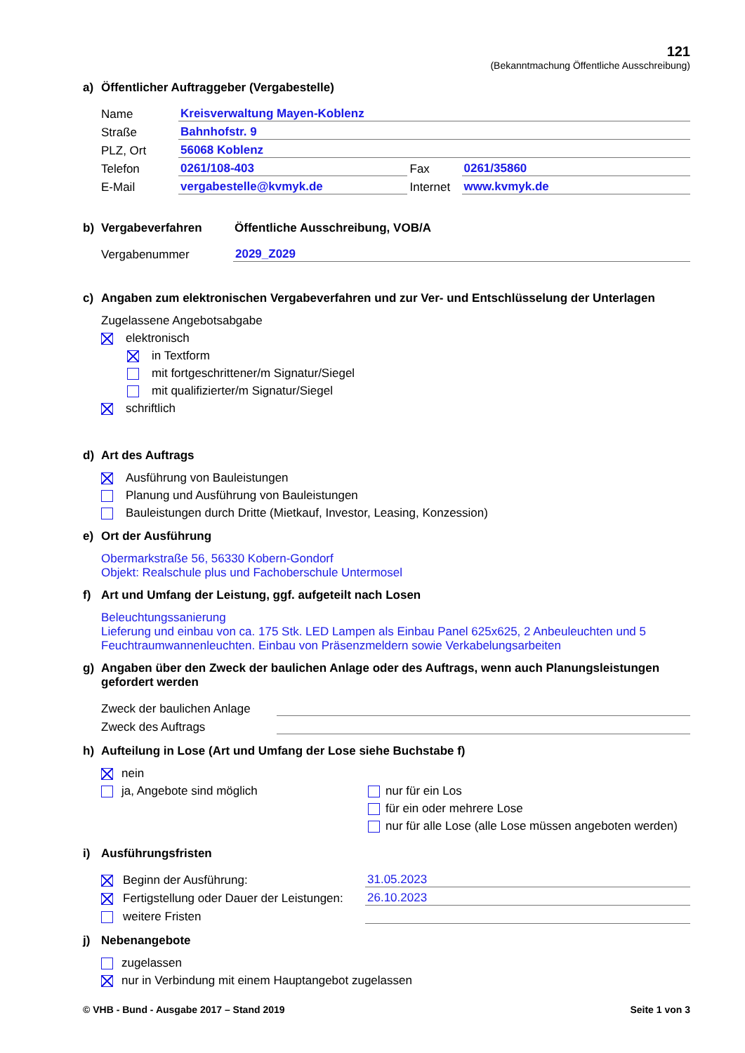121
(Bekanntmachung Öffentliche Ausschreibung)
a) Öffentlicher Auftraggeber (Vergabestelle)
Name Kreisverwaltung Mayen-Koblenz
Straße Bahnhofstr. 9
PLZ, Ort 56068 Koblenz
Telefon 0261/108-403 Fax 0261/35860
E-Mail vergabestelle@kvmyk.de Internet www.kvmyk.de
b) Vergabeverfahren Öffentliche Ausschreibung, VOB/A
Vergabenummer 2029_Z029
c) Angaben zum elektronischen Vergabeverfahren und zur Ver- und Entschlüsselung der Unterlagen
Zugelassene Angebotsabgabe
elektronisch
in Textform
mit fortgeschrittener/m Signatur/Siegel
mit qualifizierter/m Signatur/Siegel
schriftlich
d) Art des Auftrags
Ausführung von Bauleistungen
Planung und Ausführung von Bauleistungen
Bauleistungen durch Dritte (Mietkauf, Investor, Leasing, Konzession)
e) Ort der Ausführung
Obermarkstraße 56, 56330 Kobern-Gondorf
Objekt: Realschule plus und Fachoberschule Untermosel
f) Art und Umfang der Leistung, ggf. aufgeteilt nach Losen
Beleuchtungssanierung
Lieferung und einbau von ca. 175 Stk. LED Lampen als Einbau Panel 625x625, 2 Anbeuleuchten und 5 Feuchtraumwannenleuchten. Einbau von Präsenzmeldern sowie Verkabelungsarbeiten
g) Angaben über den Zweck der baulichen Anlage oder des Auftrags, wenn auch Planungsleistungen gefordert werden
Zweck der baulichen Anlage
Zweck des Auftrags
h) Aufteilung in Lose (Art und Umfang der Lose siehe Buchstabe f)
nein
ja, Angebote sind möglich
nur für ein Los
für ein oder mehrere Lose
nur für alle Lose (alle Lose müssen angeboten werden)
i) Ausführungsfristen
Beginn der Ausführung: 31.05.2023
Fertigstellung oder Dauer der Leistungen: 26.10.2023
weitere Fristen
j) Nebenangebote
zugelassen
nur in Verbindung mit einem Hauptangebot zugelassen
© VHB - Bund - Ausgabe 2017 – Stand 2019 Seite 1 von 3